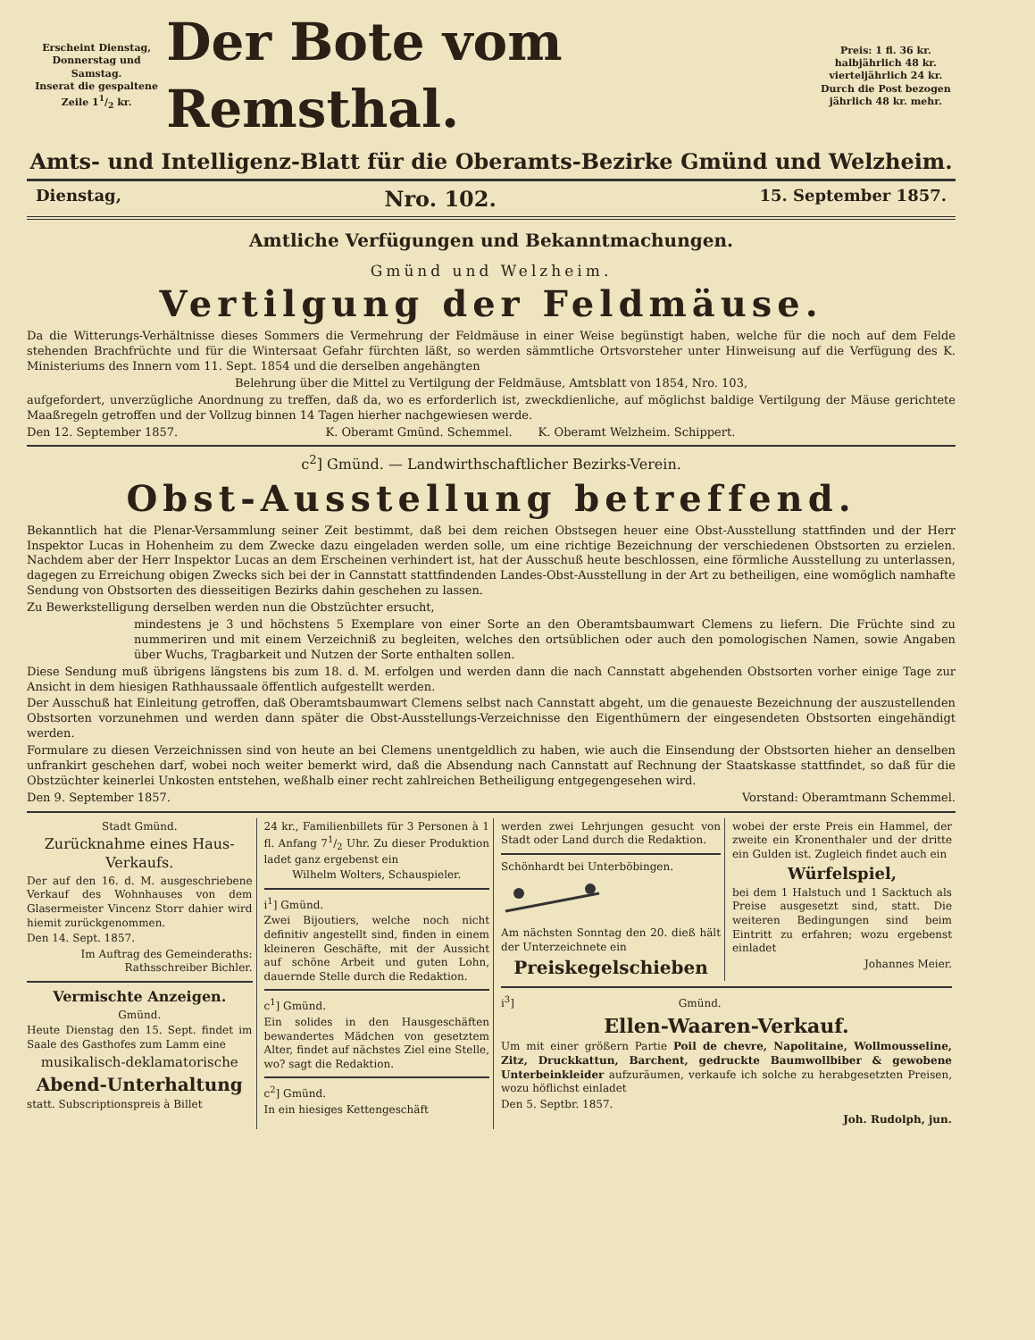Erscheint Dienstag, Donnerstag und Samstag.
Inserat die gespaltene Zeile 11/2 kr.
Der Bote vom Remsthal.
Preis: 1 fl. 36 kr. halbjährlich 48 kr. vierteljährlich 24 kr. Durch die Post bezogen jährlich 48 kr. mehr.
Amts- und Intelligenz-Blatt für die Oberamts-Bezirke Gmünd und Welzheim.
Dienstag, Nro. 102. 15. September 1857.
Amtliche Verfügungen und Bekanntmachungen.
Gmünd und Welzheim.
Vertilgung der Feldmäuse.
Da die Witterungs-Verhältnisse dieses Sommers die Vermehrung der Feldmäuse in einer Weise begünstigt haben, welche für die noch auf dem Felde stehenden Brachfrüchte und für die Wintersaat Gefahr fürchten läßt, so werden sämmtliche Ortsvorsteher unter Hinweisung auf die Verfügung des K. Ministeriums des Innern vom 11. Sept. 1854 und die derselben angehängten
Belehrung über die Mittel zu Vertilgung der Feldmäuse, Amtsblatt von 1854, Nro. 103,
aufgefordert, unverzügliche Anordnung zu treffen, daß da, wo es erforderlich ist, zweckdienliche, auf möglichst baldige Vertilgung der Mäuse gerichtete Maaßregeln getroffen und der Vollzug binnen 14 Tagen hierher nachgewiesen werde.
Den 12. September 1857. K. Oberamt Gmünd. Schemmel. K. Oberamt Welzheim. Schippert.
c<sup>2</sup>] Gmünd. — Landwirthschaftlicher Bezirks-Verein.
Obst-Ausstellung betreffend.
Bekanntlich hat die Plenar-Versammlung seiner Zeit bestimmt, daß bei dem reichen Obstsegen heuer eine Obst-Ausstellung stattfinden und der Herr Inspektor Lucas in Hohenheim zu dem Zwecke dazu eingeladen werden solle, um eine richtige Bezeichnung der verschiedenen Obstsorten zu erzielen. Nachdem aber der Herr Inspektor Lucas an dem Erscheinen verhindert ist, hat der Ausschuß heute beschlossen, eine förmliche Ausstellung zu unterlassen, dagegen zu Erreichung obigen Zwecks sich bei der in Cannstatt stattfindenden Landes-Obst-Ausstellung in der Art zu betheiligen, eine womöglich namhafte Sendung von Obstsorten des diesseitigen Bezirks dahin geschehen zu lassen.
Zu Bewerkstelligung derselben werden nun die Obstzüchter ersucht,
mindestens je 3 und höchstens 5 Exemplare von einer Sorte an den Oberamtsbaumwart Clemens zu liefern. Die Früchte sind zu nummeriren und mit einem Verzeichniß zu begleiten, welches den ortsüblichen oder auch den pomologischen Namen, sowie Angaben über Wuchs, Tragbarkeit und Nutzen der Sorte enthalten sollen.
Diese Sendung muß übrigens längstens bis zum 18. d. M. erfolgen und werden dann die nach Cannstatt abgehenden Obstsorten vorher einige Tage zur Ansicht in dem hiesigen Rathhaussaale öffentlich aufgestellt werden.
Der Ausschuß hat Einleitung getroffen, daß Oberamtsbaumwart Clemens selbst nach Cannstatt abgeht, um die genaueste Bezeichnung der auszustellenden Obstsorten vorzunehmen und werden dann später die Obst-Ausstellungs-Verzeichnisse den Eigenthümern der eingesendeten Obstsorten eingehändigt werden.
Formulare zu diesen Verzeichnissen sind von heute an bei Clemens unentgeldlich zu haben, wie auch die Einsendung der Obstsorten hieher an denselben unfrankirt geschehen darf, wobei noch weiter bemerkt wird, daß die Absendung nach Cannstatt auf Rechnung der Staatskasse stattfindet, so daß für die Obstzüchter keinerlei Unkosten entstehen, weßhalb einer recht zahlreichen Betheiligung entgegengesehen wird.
Den 9. September 1857. Vorstand: Oberamtmann Schemmel.
Stadt Gmünd.
Zurücknahme eines Haus-Verkaufs.
Der auf den 16. d. M. ausgeschriebene Verkauf des Wohnhauses von dem Glasermeister Vincenz Storr dahier wird hiemit zurückgenommen.
Den 14. Sept. 1857.
Im Auftrag des Gemeinderaths: Rathsschreiber Bichler.
Vermischte Anzeigen.
Gmünd.
Heute Dienstag den 15. Sept. findet im Saale des Gasthofes zum Lamm eine
musikalisch-deklamatorische
Abend-Unterhaltung
statt. Subscriptionspreis à Billet
24 kr., Familienbillets für 3 Personen à 1 fl. Anfang 71/2 Uhr. Zu dieser Produktion ladet ganz ergebenst ein
Wilhelm Wolters, Schauspieler.
i<sup>1</sup>] Gmünd.
Zwei Bijoutiers, welche noch nicht definitiv angestellt sind, finden in einem kleineren Geschäfte, mit der Aussicht auf schöne Arbeit und guten Lohn, dauernde Stelle durch die Redaktion.
c<sup>1</sup>] Gmünd.
Ein solides in den Hausgeschäften bewandertes Mädchen von gesetztem Alter, findet auf nächstes Ziel eine Stelle, wo? sagt die Redaktion.
c<sup>2</sup>] Gmünd.
In ein hiesiges Kettengeschäft
werden zwei Lehrjungen gesucht von Stadt oder Land durch die Redaktion.
Schönhardt bei Unterböbingen.
Am nächsten Sonntag den 20. dieß hält der Unterzeichnete ein
Preiskegelschieben
wobei der erste Preis ein Hammel, der zweite ein Kronenthaler und der dritte ein Gulden ist. Zugleich findet auch ein
Würfelspiel,
bei dem 1 Halstuch und 1 Sacktuch als Preise ausgesetzt sind, statt. Die weiteren Bedingungen sind beim Eintritt zu erfahren; wozu ergebenst einladet
Johannes Meier.
i<sup>3</sup>] Gmünd.
Ellen-Waaren-Verkauf.
Um mit einer größern Partie Poil de chevre, Napolitaine, Wollmousseline, Zitz, Druckkattun, Barchent, gedruckte Baumwollbiber & gewobene Unterbeinkleider aufzuräumen, verkaufe ich solche zu herabgesetzten Preisen, wozu höflichst einladet
Den 5. Septbr. 1857.
Joh. Rudolph, jun.